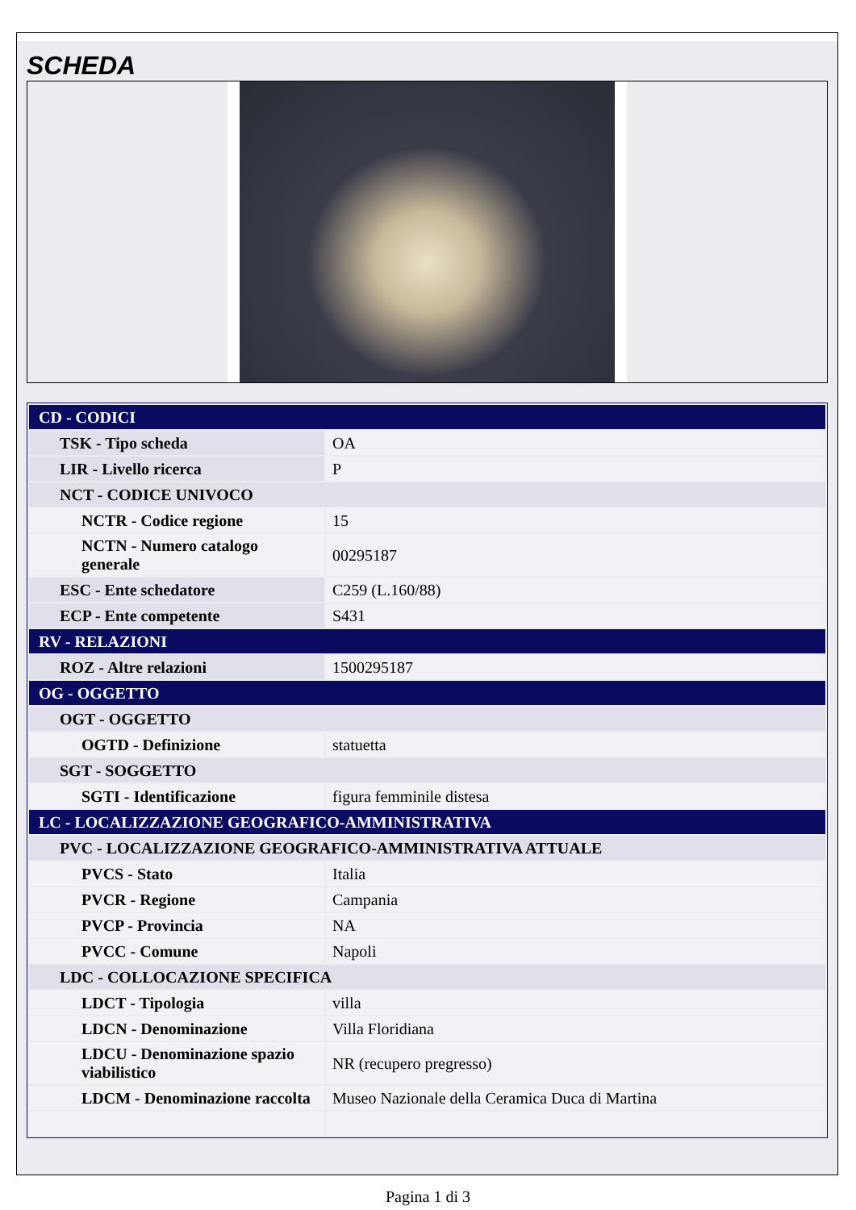SCHEDA
| CD - CODICI | |
| TSK - Tipo scheda | OA |
| LIR - Livello ricerca | P |
| NCT - CODICE UNIVOCO | |
| NCTR - Codice regione | 15 |
| NCTN - Numero catalogo generale | 00295187 |
| ESC - Ente schedatore | C259 (L.160/88) |
| ECP - Ente competente | S431 |
| RV - RELAZIONI | |
| ROZ - Altre relazioni | 1500295187 |
| OG - OGGETTO | |
| OGT - OGGETTO | |
| OGTD - Definizione | statuetta |
| SGT - SOGGETTO | |
| SGTI - Identificazione | figura femminile distesa |
| LC - LOCALIZZAZIONE GEOGRAFICO-AMMINISTRATIVA | |
| PVC - LOCALIZZAZIONE GEOGRAFICO-AMMINISTRATIVA ATTUALE | |
| PVCS - Stato | Italia |
| PVCR - Regione | Campania |
| PVCP - Provincia | NA |
| PVCC - Comune | Napoli |
| LDC - COLLOCAZIONE SPECIFICA | |
| LDCT - Tipologia | villa |
| LDCN - Denominazione | Villa Floridiana |
| LDCU - Denominazione spazio viabilistico | NR (recupero pregresso) |
| LDCM - Denominazione raccolta | Museo Nazionale della Ceramica Duca di Martina |
Pagina 1 di 3